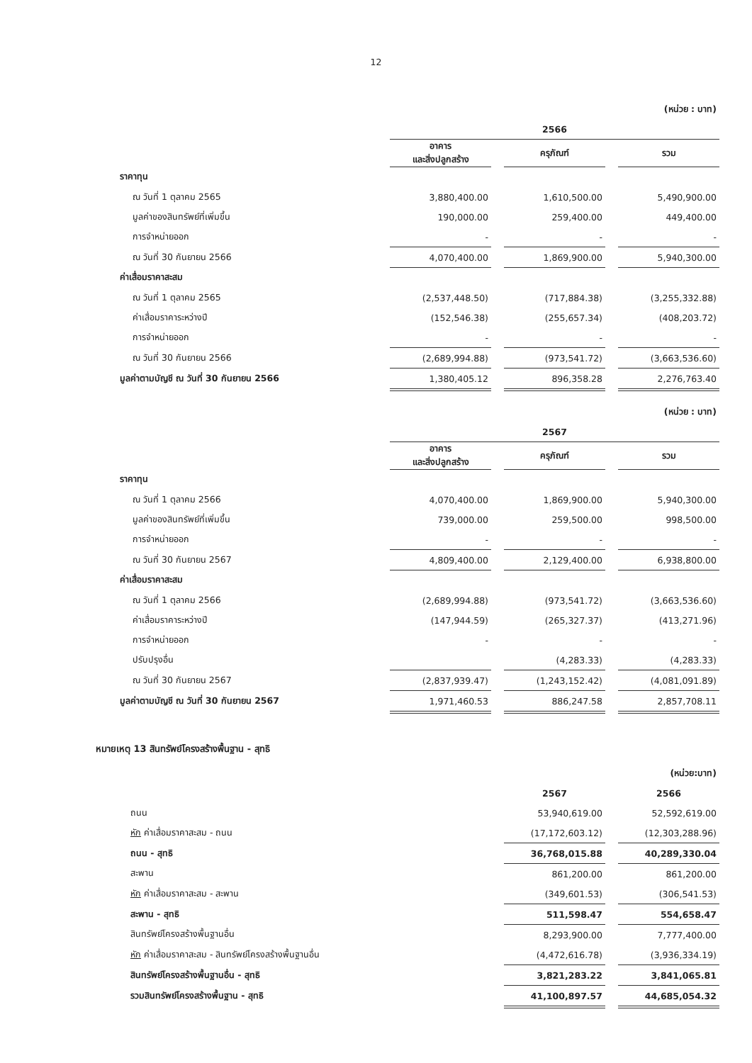12
| | (หน่วย : บาท) | | | | |
| | 2566 | | | | |
| | อาคาร และสิ่งปลูกสร้าง | | ครุภัณฑ์ | | รวม |
| ราคาทุน | | | | | |
| ณ วันที่ 1 ตุลาคม 2565 | 3,880,400.00 | | 1,610,500.00 | | 5,490,900.00 |
| มูลค่าของสินทรัพย์ที่เพิ่มขึ้น | 190,000.00 | | 259,400.00 | | 449,400.00 |
| การจำหน่ายออก | - | | - | | - |
| ณ วันที่ 30 กันยายน 2566 | 4,070,400.00 | | 1,869,900.00 | | 5,940,300.00 |
| ค่าเสื่อมราคาสะสม | | | | | |
| ณ วันที่ 1 ตุลาคม 2565 | (2,537,448.50) | | (717,884.38) | | (3,255,332.88) |
| ค่าเสื่อมราคาระหว่างปี | (152,546.38) | | (255,657.34) | | (408,203.72) |
| การจำหน่ายออก | - | | - | | - |
| ณ วันที่ 30 กันยายน 2566 | (2,689,994.88) | | (973,541.72) | | (3,663,536.60) |
| มูลค่าตามบัญชี ณ วันที่ 30 กันยายน 2566 | 1,380,405.12 | | 896,358.28 | | 2,276,763.40 |
| | (หน่วย : บาท) | | | | |
| | 2567 | | | | |
| | อาคาร และสิ่งปลูกสร้าง | | ครุภัณฑ์ | | รวม |
| ราคาทุน | | | | | |
| ณ วันที่ 1 ตุลาคม 2566 | 4,070,400.00 | | 1,869,900.00 | | 5,940,300.00 |
| มูลค่าของสินทรัพย์ที่เพิ่มขึ้น | 739,000.00 | | 259,500.00 | | 998,500.00 |
| การจำหน่ายออก | - | | - | | - |
| ณ วันที่ 30 กันยายน 2567 | 4,809,400.00 | | 2,129,400.00 | | 6,938,800.00 |
| ค่าเสื่อมราคาสะสม | | | | | |
| ณ วันที่ 1 ตุลาคม 2566 | (2,689,994.88) | | (973,541.72) | | (3,663,536.60) |
| ค่าเสื่อมราคาระหว่างปี | (147,944.59) | | (265,327.37) | | (413,271.96) |
| การจำหน่ายออก | - | | - | | - |
| ปรับปรุงอื่น | | | (4,283.33) | | (4,283.33) |
| ณ วันที่ 30 กันยายน 2567 | (2,837,939.47) | | (1,243,152.42) | | (4,081,091.89) |
| มูลค่าตามบัญชี ณ วันที่ 30 กันยายน 2567 | 1,971,460.53 | | 886,247.58 | | 2,857,708.11 |
หมายเหตุ 13 สินทรัพย์โครงสร้างพื้นฐาน - สุทธิ
| | (หน่วย:บาท) | | |
| | 2567 | | 2566 |
| ถนน | 53,940,619.00 | | 52,592,619.00 |
| หัก ค่าเสื่อมราคาสะสม - ถนน | (17,172,603.12) | | (12,303,288.96) |
| ถนน - สุทธิ | 36,768,015.88 | | 40,289,330.04 |
| สะพาน | 861,200.00 | | 861,200.00 |
| หัก ค่าเสื่อมราคาสะสม - สะพาน | (349,601.53) | | (306,541.53) |
| สะพาน - สุทธิ | 511,598.47 | | 554,658.47 |
| สินทรัพย์โครงสร้างพื้นฐานอื่น | 8,293,900.00 | | 7,777,400.00 |
| หัก ค่าเสื่อมราคาสะสม - สินทรัพย์โครงสร้างพื้นฐานอื่น | (4,472,616.78) | | (3,936,334.19) |
| สินทรัพย์โครงสร้างพื้นฐานอื่น - สุทธิ | 3,821,283.22 | | 3,841,065.81 |
| รวมสินทรัพย์โครงสร้างพื้นฐาน - สุทธิ | 41,100,897.57 | | 44,685,054.32 |